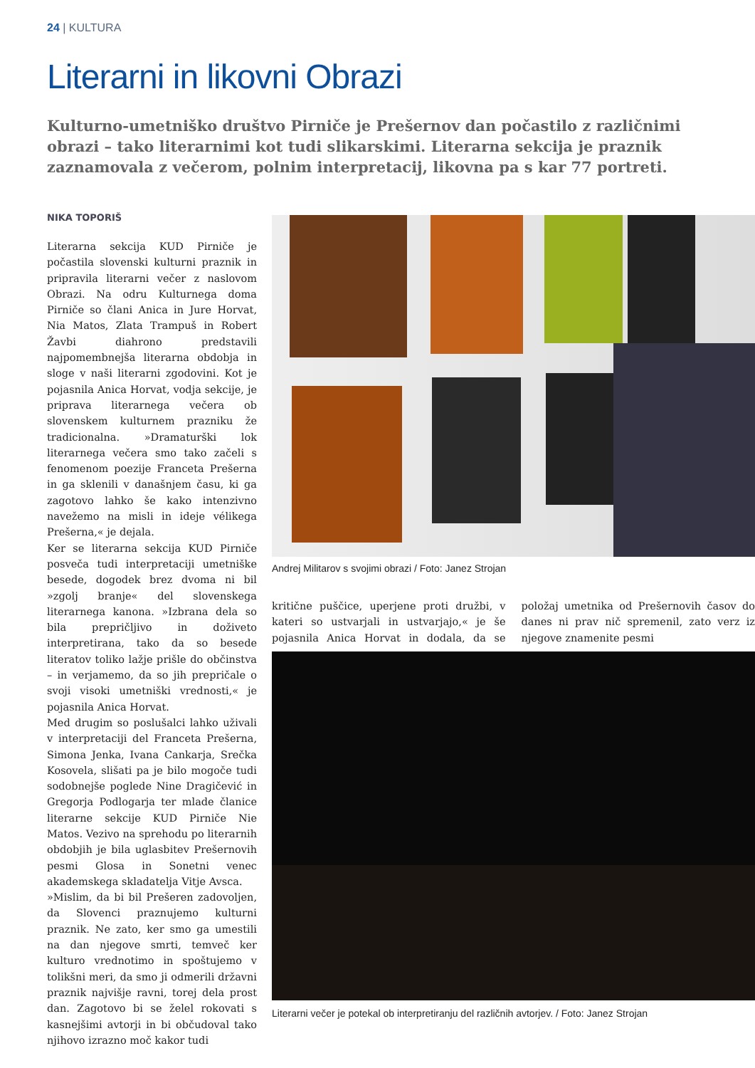24 | KULTURA
Literarni in likovni Obrazi
Kulturno-umetniško društvo Pirniče je Prešernov dan počastilo z različnimi obrazi – tako literarnimi kot tudi slikarskimi. Literarna sekcija je praznik zaznamovala z večerom, polnim interpretacij, likovna pa s kar 77 portreti.
NIKA TOPORIŠ
Literarna sekcija KUD Pirniče je počastila slovenski kulturni praznik in pripravila literarni večer z naslovom Obrazi. Na odru Kulturnega doma Pirniče so člani Anica in Jure Horvat, Nia Matos, Zlata Trampuš in Robert Žavbi diahrono predstavili najpomembnejša literarna obdobja in sloge v naši literarni zgodovini. Kot je pojasnila Anica Horvat, vodja sekcije, je priprava literarnega večera ob slovenskem kulturnem prazniku že tradicionalna. »Dramaturški lok literarnega večera smo tako začeli s fenomenom poezije Franceta Prešerna in ga sklenili v današnjem času, ki ga zagotovo lahko še kako intenzivno navežemo na misli in ideje vélikega Prešerna,« je dejala.
Ker se literarna sekcija KUD Pirniče posveča tudi interpretaciji umetniške besede, dogodek brez dvoma ni bil »zgolj branje« del slovenskega literarnega kanona. »Izbrana dela so bila prepričljivo in doživeto interpretirana, tako da so besede literatov toliko lažje prišle do občinstva – in verjamemo, da so jih prepričale o svoji visoki umetniški vrednosti,« je pojasnila Anica Horvat.
Med drugim so poslušalci lahko uživali v interpretaciji del Franceta Prešerna, Simona Jenka, Ivana Cankarja, Srečka Kosovela, slišati pa je bilo mogoče tudi sodobnejše poglede Nine Dragičević in Gregorja Podlogarja ter mlade članice literarne sekcije KUD Pirniče Nie Matos. Vezivo na sprehodu po literarnih obdobjih je bila uglasbitev Prešernovih pesmi Glosa in Sonetni venec akademskega skladatelja Vitje Avsca.
»Mislim, da bi bil Prešeren zadovoljen, da Slovenci praznujemo kulturni praznik. Ne zato, ker smo ga umestili na dan njegove smrti, temveč ker kulturo vrednotimo in spoštujemo v tolikšni meri, da smo ji odmerili državni praznik najvišje ravni, torej dela prost dan. Zagotovo bi se želel rokovati s kasnejšimi avtorji in bi občudoval tako njihovo izrazno moč kakor tudi
Andrej Militarov s svojimi obrazi / Foto: Janez Strojan
kritične puščice, uperjene proti družbi, v kateri so ustvarjali in ustvarjajo,« je še pojasnila Anica Horvat in dodala, da se položaj umetnika od Prešernovih časov do danes ni prav nič spremenil, zato verz iz njegove znamenite pesmi
Literarni večer je potekal ob interpretiranju del različnih avtorjev. / Foto: Janez Strojan